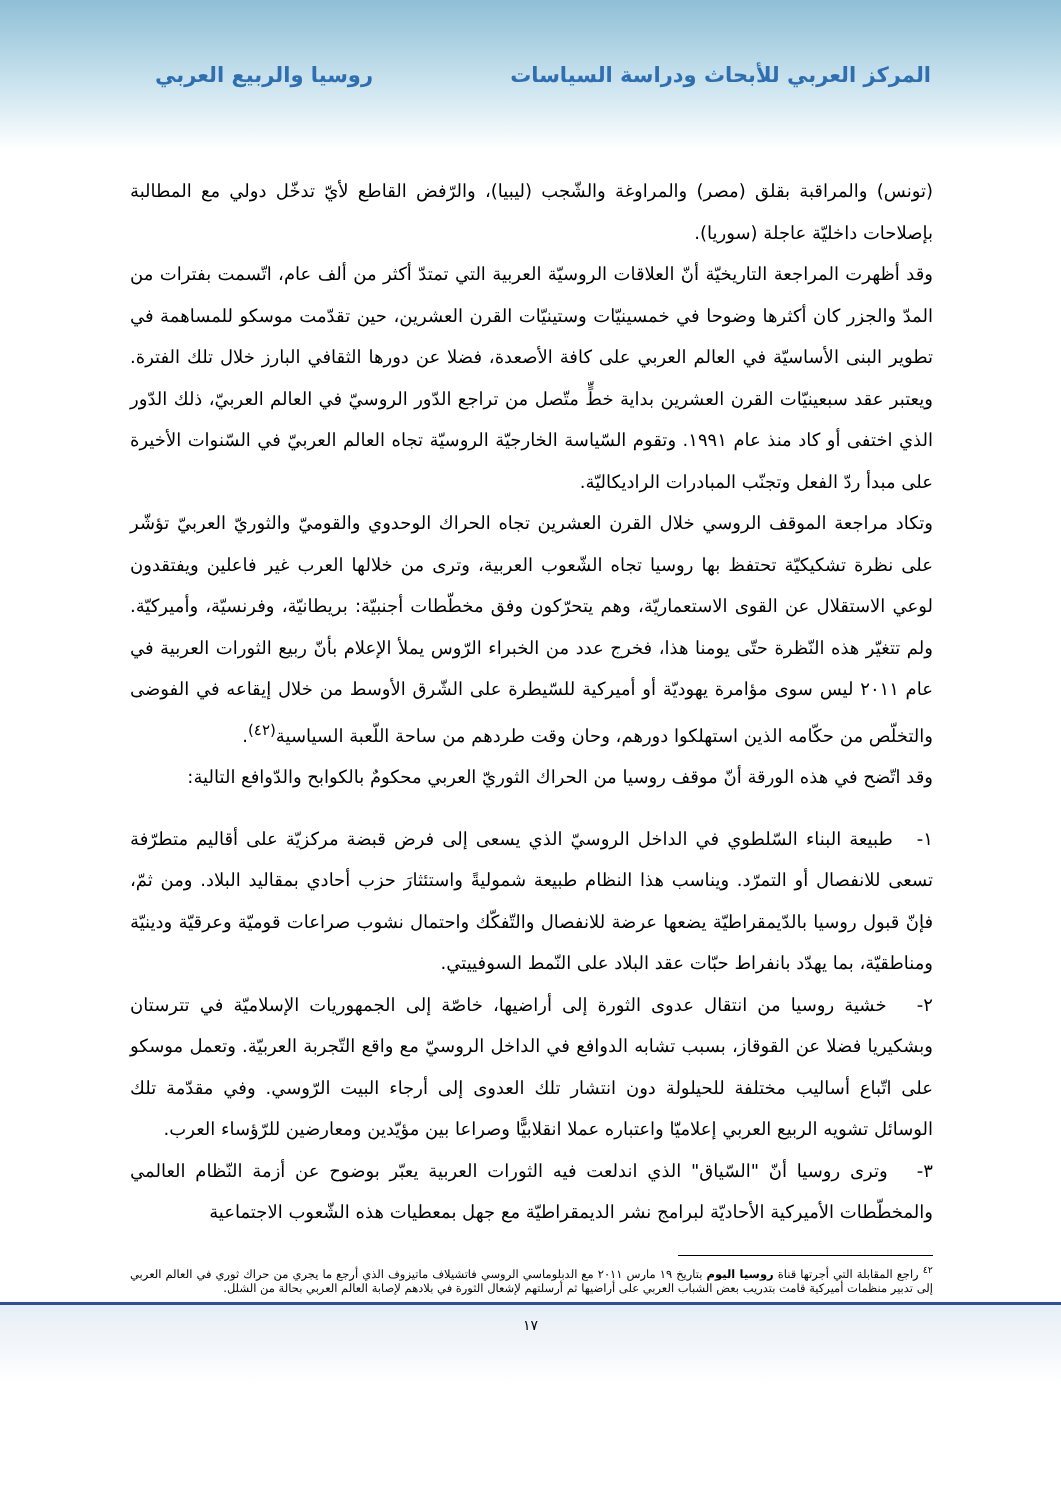المركز العربي للأبحاث ودراسة السياسات روسيا والربيع العربي
(تونس) والمراقبة بقلق (مصر) والمراوغة والشّجب (ليبيا)، والرّفض القاطع لأيّ تدخّل دولي مع المطالبة بإصلاحات داخليّة عاجلة (سوريا).
وقد أظهرت المراجعة التاريخيّة أنّ العلاقات الروسيّة العربية التي تمتدّ أكثر من ألف عام، اتّسمت بفترات من المدّ والجزر كان أكثرها وضوحا في خمسينيّات وستينيّات القرن العشرين، حين تقدّمت موسكو للمساهمة في تطوير البنى الأساسيّة في العالم العربي على كافة الأصعدة، فضلا عن دورها الثقافي البارز خلال تلك الفترة. ويعتبر عقد سبعينيّات القرن العشرين بداية خطٍّ متّصل من تراجع الدّور الروسيّ في العالم العربيّ، ذلك الدّور الذي اختفى أو كاد منذ عام ١٩٩١. وتقوم السّياسة الخارجيّة الروسيّة تجاه العالم العربيّ في السّنوات الأخيرة على مبدأ ردّ الفعل وتجنّب المبادرات الراديكاليّة.
وتكاد مراجعة الموقف الروسي خلال القرن العشرين تجاه الحراك الوحدوي والقوميّ والثوريّ العربيّ تؤشّر على نظرة تشكيكيّة تحتفظ بها روسيا تجاه الشّعوب العربية، وترى من خلالها العرب غير فاعلين ويفتقدون لوعي الاستقلال عن القوى الاستعماريّة، وهم يتحرّكون وفق مخطّطات أجنبيّة: بريطانيّة، وفرنسيّة، وأميركيّة. ولم تتغيّر هذه النّظرة حتّى يومنا هذا، فخرج عدد من الخبراء الرّوس يملأ الإعلام بأنّ ربيع الثورات العربية في عام ٢٠١١ ليس سوى مؤامرة يهوديّة أو أميركية للسّيطرة على الشّرق الأوسط من خلال إيقاعه في الفوضى والتخلّص من حكّامه الذين استهلكوا دورهم، وحان وقت طردهم من ساحة اللّعبة السياسية<sup>(٤٢)</sup>.
وقد اتّضح في هذه الورقة أنّ موقف روسيا من الحراك الثوريّ العربي محكومٌ بالكوابح والدّوافع التالية:
١- طبيعة البناء السّلطوي في الداخل الروسيّ الذي يسعى إلى فرض قبضة مركزيّة على أقاليم متطرّفة تسعى للانفصال أو التمرّد. ويناسب هذا النظام طبيعة شموليةً واستئثارَ حزب أحادي بمقاليد البلاد. ومن ثمّ، فإنّ قبول روسيا بالدّيمقراطيّة يضعها عرضة للانفصال والتّفكّك واحتمال نشوب صراعات قوميّة وعرقيّة ودينيّة ومناطقيّة، بما يهدّد بانفراط حبّات عقد البلاد على النّمط السوفييتي.
٢- خشية روسيا من انتقال عدوى الثورة إلى أراضيها، خاصّة إلى الجمهوريات الإسلاميّة في تترستان وبشكيريا فضلا عن القوقاز، بسبب تشابه الدوافع في الداخل الروسيّ مع واقع التّجربة العربيّة. وتعمل موسكو على اتّباع أساليب مختلفة للحيلولة دون انتشار تلك العدوى إلى أرجاء البيت الرّوسي. وفي مقدّمة تلك الوسائل تشويه الربيع العربي إعلاميّا واعتباره عملا انقلابيًّا وصراعا بين مؤيّدين ومعارضين للرّؤساء العرب.
٣- وترى روسيا أنّ "السّياق" الذي اندلعت فيه الثورات العربية يعبّر بوضوح عن أزمة النّظام العالمي والمخطّطات الأميركية الأحاديّة لبرامج نشر الديمقراطيّة مع جهل بمعطيات هذه الشّعوب الاجتماعية
<sup>٤٢</sup> راجع المقابلة التي أجرتها قناة روسيا اليوم بتاريخ ١٩ مارس ٢٠١١ مع الدبلوماسي الروسي فاتشيلاف ماتيزوف الذي أرجع ما يجري من حراك ثوري في العالم العربي إلى تدبير منظمات أميركية قامت بتدريب بعض الشباب العربي على أراضيها ثم أرسلتهم لإشعال الثورة في بلادهم لإصابة العالم العربي بحالة من الشلل.
١٧